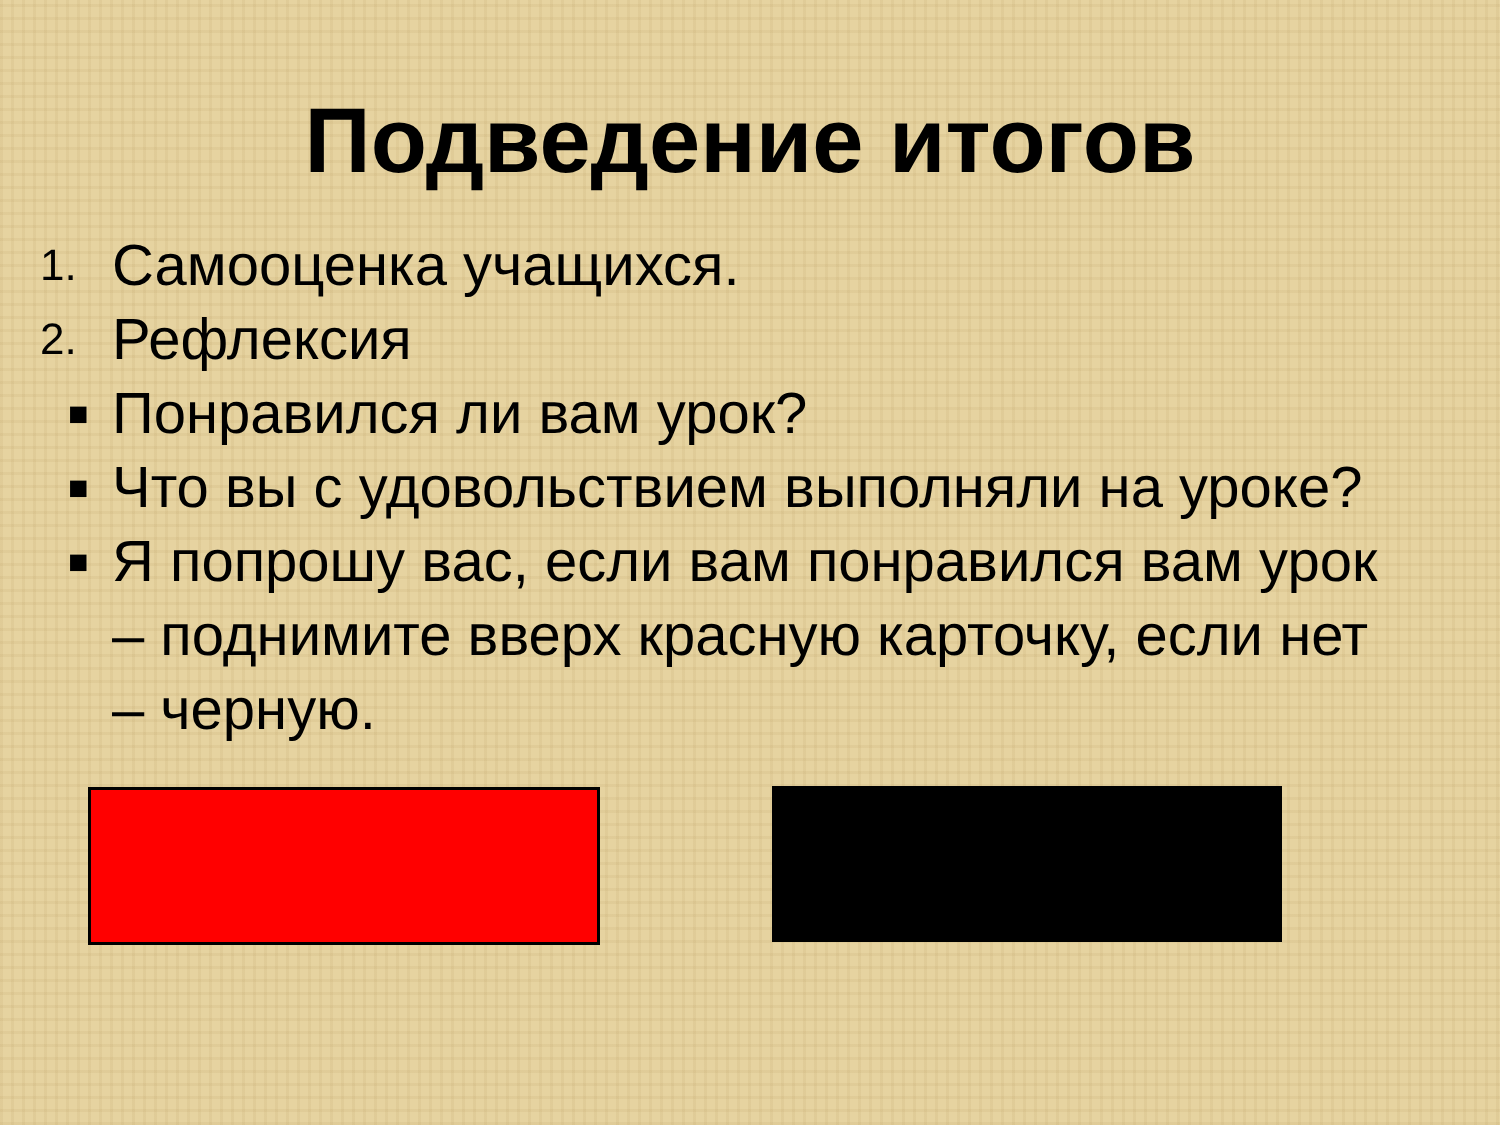Подведение итогов
1. Самооценка учащихся.
2. Рефлексия
■ Понравился ли вам урок?
■ Что вы с удовольствием выполняли на уроке?
■ Я попрошу вас, если вам понравился вам урок – поднимите вверх красную карточку, если нет – черную.